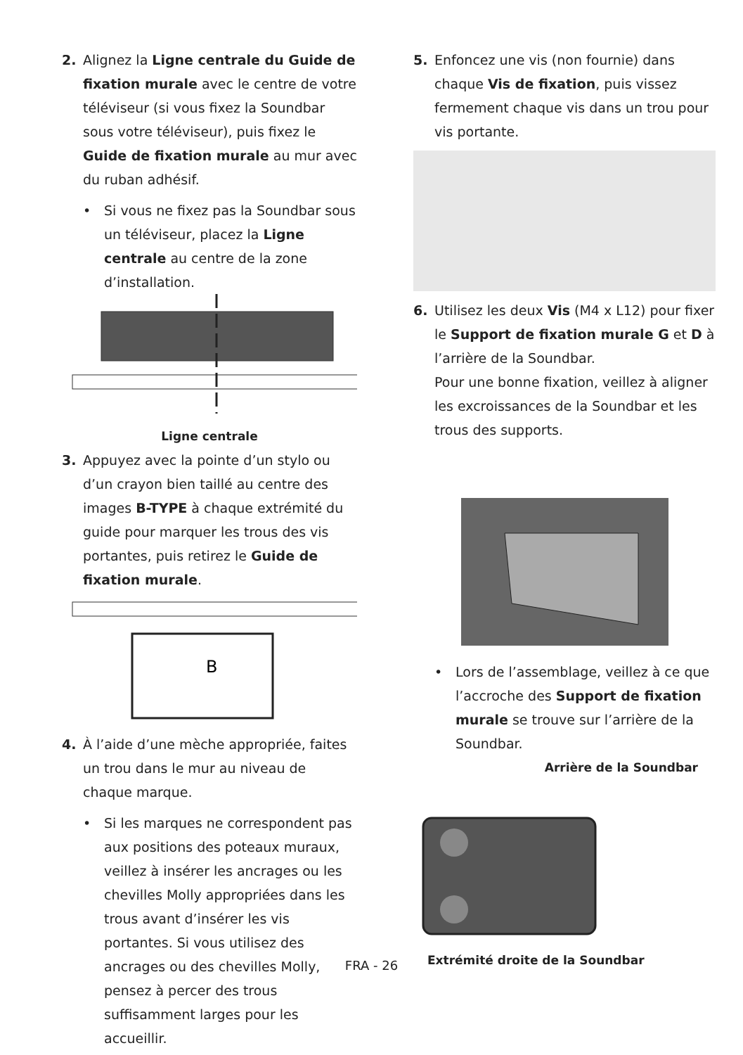2. Alignez la Ligne centrale du Guide de fixation murale avec le centre de votre téléviseur (si vous fixez la Soundbar sous votre téléviseur), puis fixez le Guide de fixation murale au mur avec du ruban adhésif.
• Si vous ne fixez pas la Soundbar sous un téléviseur, placez la Ligne centrale au centre de la zone d’installation.
Ligne centrale
3. Appuyez avec la pointe d’un stylo ou d’un crayon bien taillé au centre des images B-TYPE à chaque extrémité du guide pour marquer les trous des vis portantes, puis retirez le Guide de fixation murale.
B
4. À l’aide d’une mèche appropriée, faites un trou dans le mur au niveau de chaque marque.
• Si les marques ne correspondent pas aux positions des poteaux muraux, veillez à insérer les ancrages ou les chevilles Molly appropriées dans les trous avant d’insérer les vis portantes. Si vous utilisez des ancrages ou des chevilles Molly, pensez à percer des trous suffisamment larges pour les accueillir.
5. Enfoncez une vis (non fournie) dans chaque Vis de fixation, puis vissez fermement chaque vis dans un trou pour vis portante.
6. Utilisez les deux Vis (M4 x L12) pour fixer le Support de fixation murale G et D à l’arrière de la Soundbar.
Pour une bonne fixation, veillez à aligner les excroissances de la Soundbar et les trous des supports.
• Lors de l’assemblage, veillez à ce que l’accroche des Support de fixation murale se trouve sur l’arrière de la Soundbar.
Arrière de la Soundbar
Extrémité droite de la Soundbar
FRA - 26